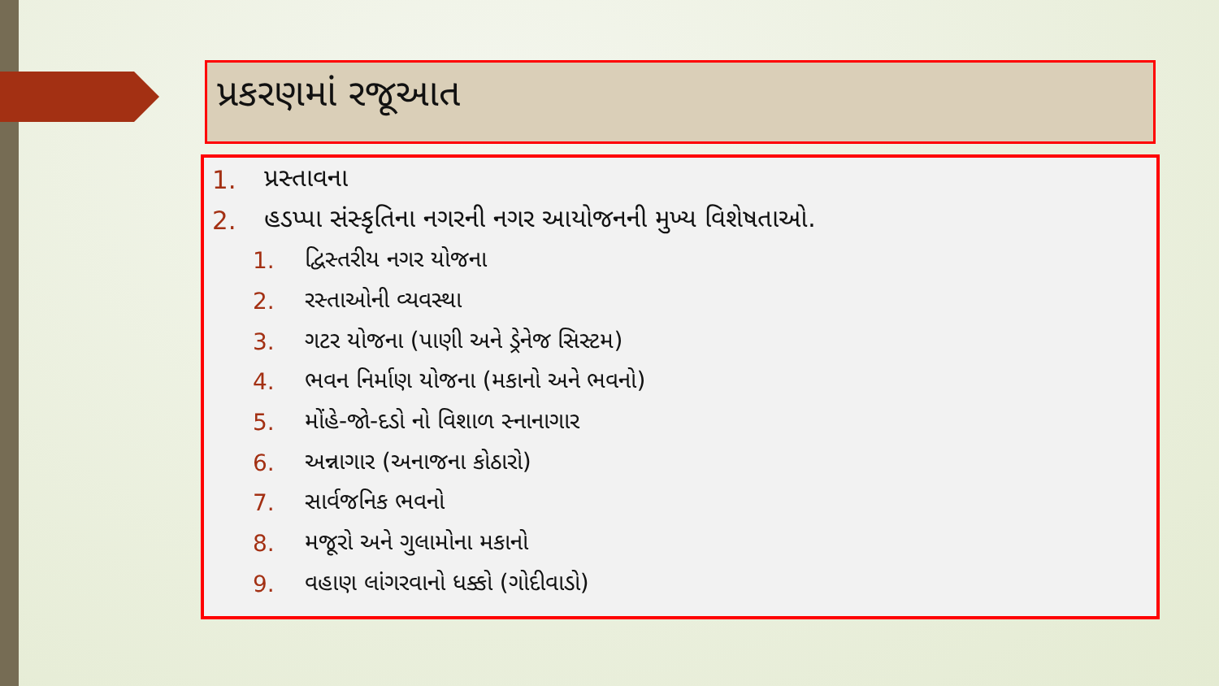પ્રકરણમાં રજૂઆત
1. પ્રસ્તાવના
2. હડપ્પા સંસ્કૃતિના નગરની નગર આયોજનની મુખ્ય વિશેષતાઓ.
1. દ્વિસ્તરીય નગર યોજના
2. રસ્તાઓની વ્યવસ્થા
3. ગટર યોજના (પાણી અને ડ્રેનેજ સિસ્ટમ)
4. ભવન નિર્માણ યોજના (મકાનો અને ભવનો)
5. મોંહે-જો-દડો નો વિશાળ સ્નાનાગાર
6. અન્નાગાર (અનાજના કોઠારો)
7. સાર્વજનિક ભવનો
8. મજૂરો અને ગુલામોના મકાનો
9. વહાણ લાંગરવાનો ધક્કો (ગોદીવાડો)